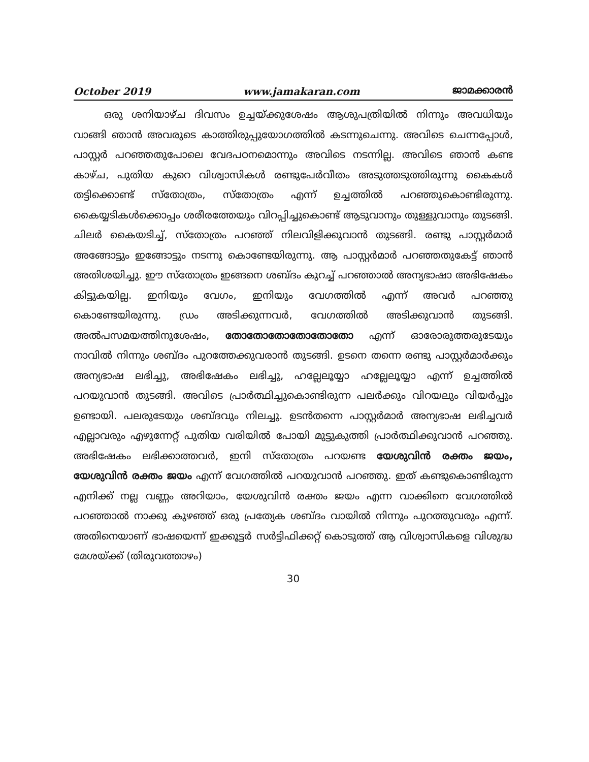October 2019 www.jamakaran.com ജാമക്കാരൻ
ഒരു ശനിയാഴ്ച ദിവസം ഉച്ചയ്ക്കുശേഷം ആശുപത്രിയിൽ നിന്നും അവധിയും വാങ്ങി ഞാൻ അവരുടെ കാത്തിരുപ്പുയോഗത്തിൽ കടന്നുചെന്നു. അവിടെ ചെന്നപ്പോൾ, പാസ്റ്റർ പറഞ്ഞതുപോലെ വേദപഠനമൊന്നും അവിടെ നടന്നില്ല. അവിടെ ഞാൻ കണ്ട കാഴ്ച, പുതിയ കുറെ വിശ്വാസികൾ രണ്ടുപേർവീതം അടുത്തടുത്തിരുന്നു കൈകൾ തട്ടിക്കൊണ്ട് സ്തോത്രം, സ്തോത്രം എന്ന് ഉച്ചത്തിൽ പറഞ്ഞുകൊണ്ടിരുന്നു. കൈയ്യടികൾക്കൊപ്പം ശരീരത്തേയും വിറപ്പിച്ചുകൊണ്ട് ആടുവാനും തുള്ളുവാനും തുടങ്ങി. ചിലർ കൈയടിച്ച്, സ്തോത്രം പറഞ്ഞ് നിലവിളിക്കുവാൻ തുടങ്ങി. രണ്ടു പാസ്റ്റർമാർ അങ്ങോട്ടും ഇങ്ങോട്ടും നടന്നു കൊണ്ടേയിരുന്നു. ആ പാസ്റ്റർമാർ പറഞ്ഞതുകേട്ട് ഞാൻ അതിശയിച്ചു. ഈ സ്തോത്രം ഇങ്ങനെ ശബ്ദം കുറച്ച് പറഞ്ഞാൽ അന്യഭാഷാ അഭിഷേകം കിട്ടുകയില്ല. ഇനിയും വേഗം, ഇനിയും വേഗത്തിൽ എന്ന് അവർ പറഞ്ഞു കൊണ്ടേയിരുന്നു. ഡ്രം അടിക്കുന്നവർ, വേഗത്തിൽ അടിക്കുവാൻ തുടങ്ങി. അൽപസമയത്തിനുശേഷം, തോതോതോതോതോതോ എന്ന് ഓരോരുത്തരുടേയും നാവിൽ നിന്നും ശബ്ദം പുറത്തേക്കുവരാൻ തുടങ്ങി. ഉടനെ തന്നെ രണ്ടു പാസ്റ്റർമാർക്കും അന്യഭാഷ ലഭിച്ചു, അഭിഷേകം ലഭിച്ചു, ഹല്ലേലൂയ്യാ ഹല്ലേലൂയ്യാ എന്ന് ഉച്ചത്തിൽ പറയുവാൻ തുടങ്ങി. അവിടെ പ്രാർത്ഥിച്ചുകൊണ്ടിരുന്ന പലർക്കും വിറയലും വിയർപ്പും ഉണ്ടായി. പലരുടേയും ശബ്ദവും നിലച്ചു. ഉടൻതന്നെ പാസ്റ്റർമാർ അന്യഭാഷ ലഭിച്ചവർ എല്ലാവരും എഴുന്നേറ്റ് പുതിയ വരിയിൽ പോയി മുട്ടുകുത്തി പ്രാർത്ഥിക്കുവാൻ പറഞ്ഞു. അഭിഷേകം ലഭിക്കാത്തവർ, ഇനി സ്തോത്രം പറയണ്ട യേശുവിൻ രക്തം ജയം, യേശുവിൻ രക്തം ജയം എന്ന് വേഗത്തിൽ പറയുവാൻ പറഞ്ഞു. ഇത് കണ്ടുകൊണ്ടിരുന്ന എനിക്ക് നല്ല വണ്ണം അറിയാം, യേശുവിൻ രക്തം ജയം എന്ന വാക്കിനെ വേഗത്തിൽ പറഞ്ഞാൽ നാക്കു കുഴഞ്ഞ് ഒരു പ്രത്യേക ശബ്ദം വായിൽ നിന്നും പുറത്തുവരും എന്ന്. അതിനെയാണ് ഭാഷയെന്ന് ഇക്കൂട്ടർ സർട്ടിഫിക്കറ്റ് കൊടുത്ത് ആ വിശ്വാസികളെ വിശുദ്ധ മേശയ്ക്ക് (തിരുവത്താഴം)
30